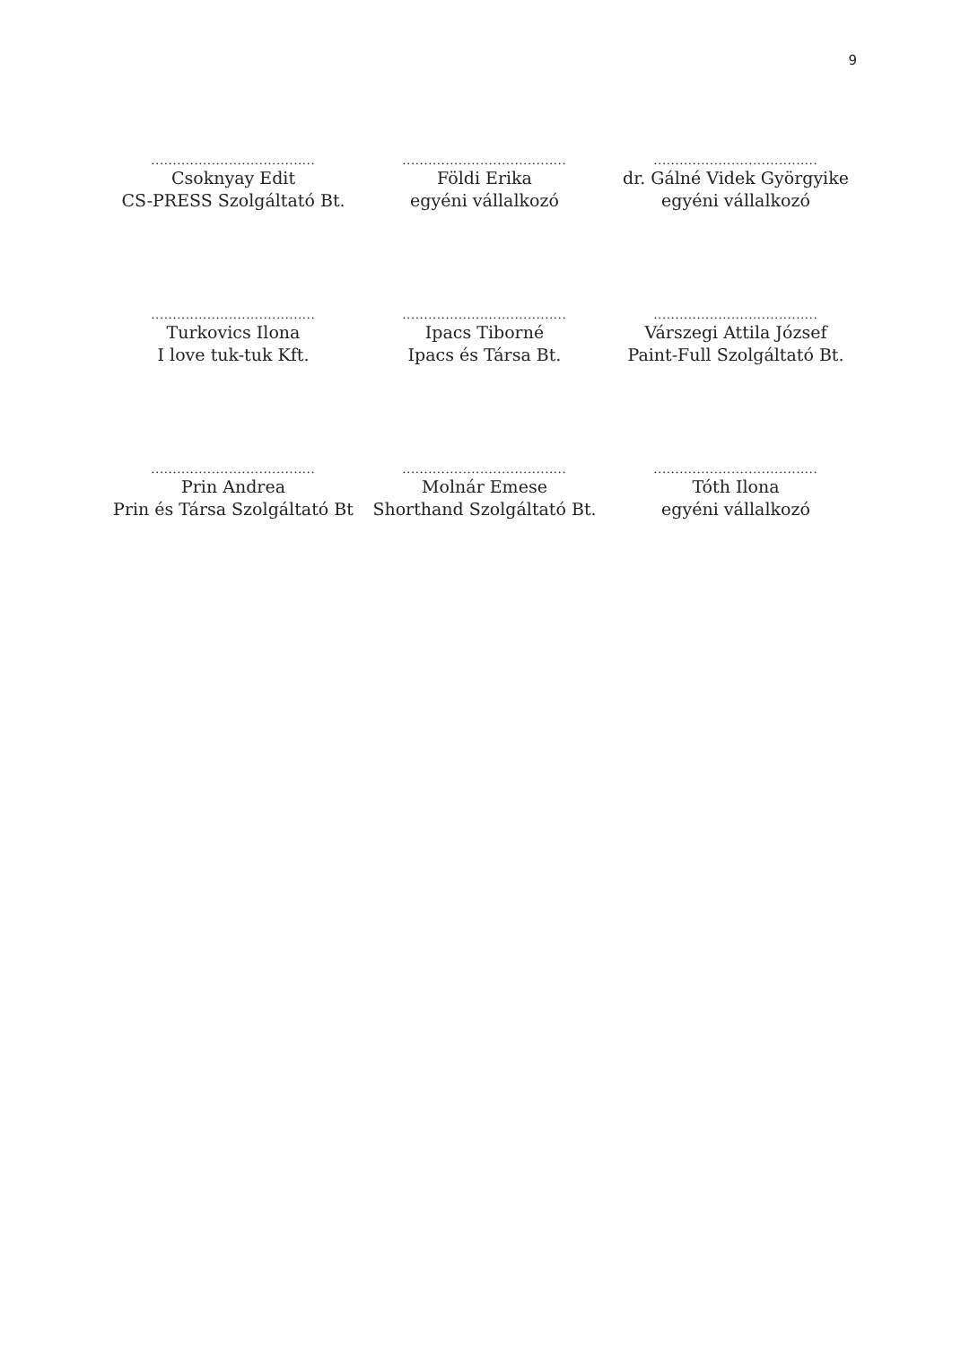9
......................................
Csoknyay Edit
CS-PRESS Szolgáltató Bt.
......................................
Földi Erika
egyéni vállalkozó
......................................
dr. Gálné Videk Györgyike
egyéni vállalkozó
......................................
Turkovics Ilona
I love tuk-tuk Kft.
......................................
Ipacs Tiborné
Ipacs és Társa Bt.
......................................
Várszegi Attila József
Paint-Full Szolgáltató Bt.
......................................
Prin Andrea
Prin és Társa Szolgáltató Bt
......................................
Molnár Emese
Shorthand Szolgáltató Bt.
......................................
Tóth Ilona
egyéni vállalkozó